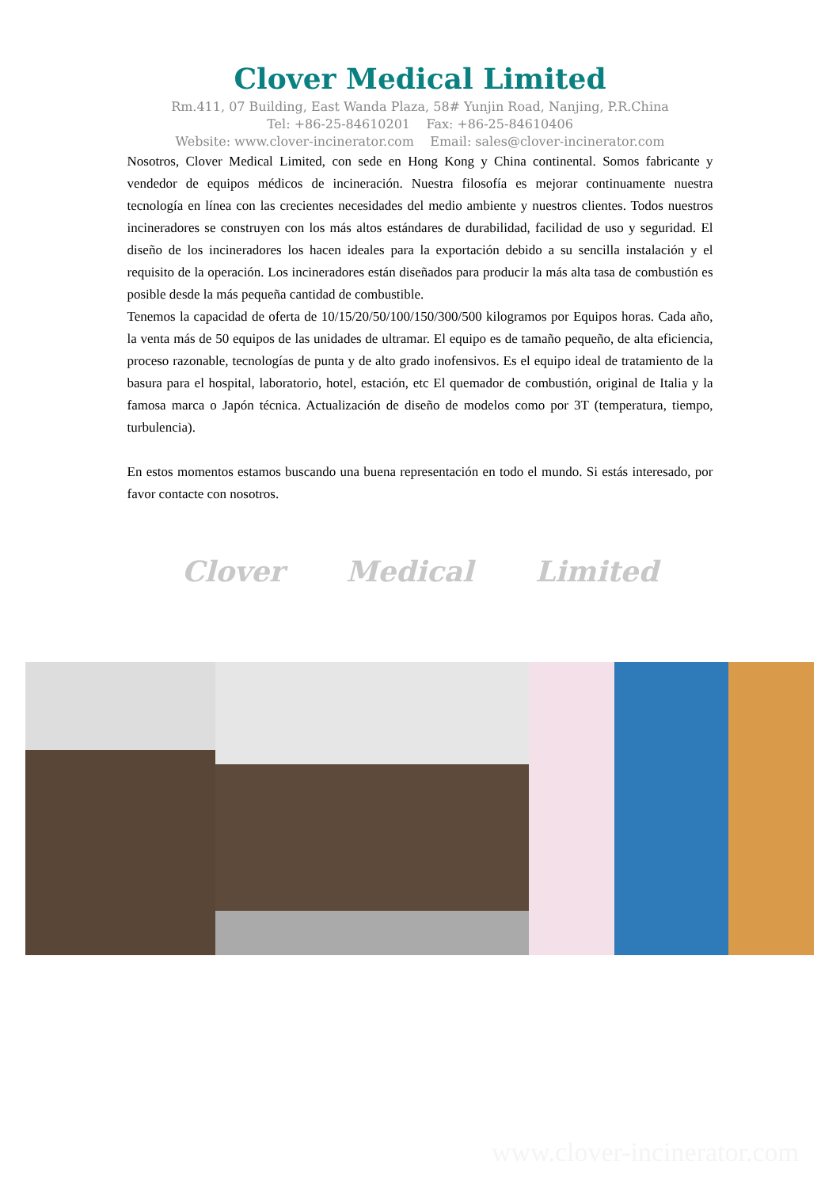Clover Medical Limited
Rm.411, 07 Building, East Wanda Plaza, 58# Yunjin Road, Nanjing, P.R.China
Tel: +86-25-84610201 Fax: +86-25-84610406
Website: www.clover-incinerator.com Email: sales@clover-incinerator.com
Nosotros, Clover Medical Limited, con sede en Hong Kong y China continental. Somos fabricante y vendedor de equipos médicos de incineración. Nuestra filosofía es mejorar continuamente nuestra tecnología en línea con las crecientes necesidades del medio ambiente y nuestros clientes. Todos nuestros incineradores se construyen con los más altos estándares de durabilidad, facilidad de uso y seguridad. El diseño de los incineradores los hacen ideales para la exportación debido a su sencilla instalación y el requisito de la operación. Los incineradores están diseñados para producir la más alta tasa de combustión es posible desde la más pequeña cantidad de combustible.
Tenemos la capacidad de oferta de 10/15/20/50/100/150/300/500 kilogramos por Equipos horas. Cada año, la venta más de 50 equipos de las unidades de ultramar. El equipo es de tamaño pequeño, de alta eficiencia, proceso razonable, tecnologías de punta y de alto grado inofensivos. Es el equipo ideal de tratamiento de la basura para el hospital, laboratorio, hotel, estación, etc El quemador de combustión, original de Italia y la famosa marca o Japón técnica. Actualización de diseño de modelos como por 3T (temperatura, tiempo, turbulencia).
En estos momentos estamos buscando una buena representación en todo el mundo. Si estás interesado, por favor contacte con nosotros.
Clover Medical Limited
www.clover-incinerator.com